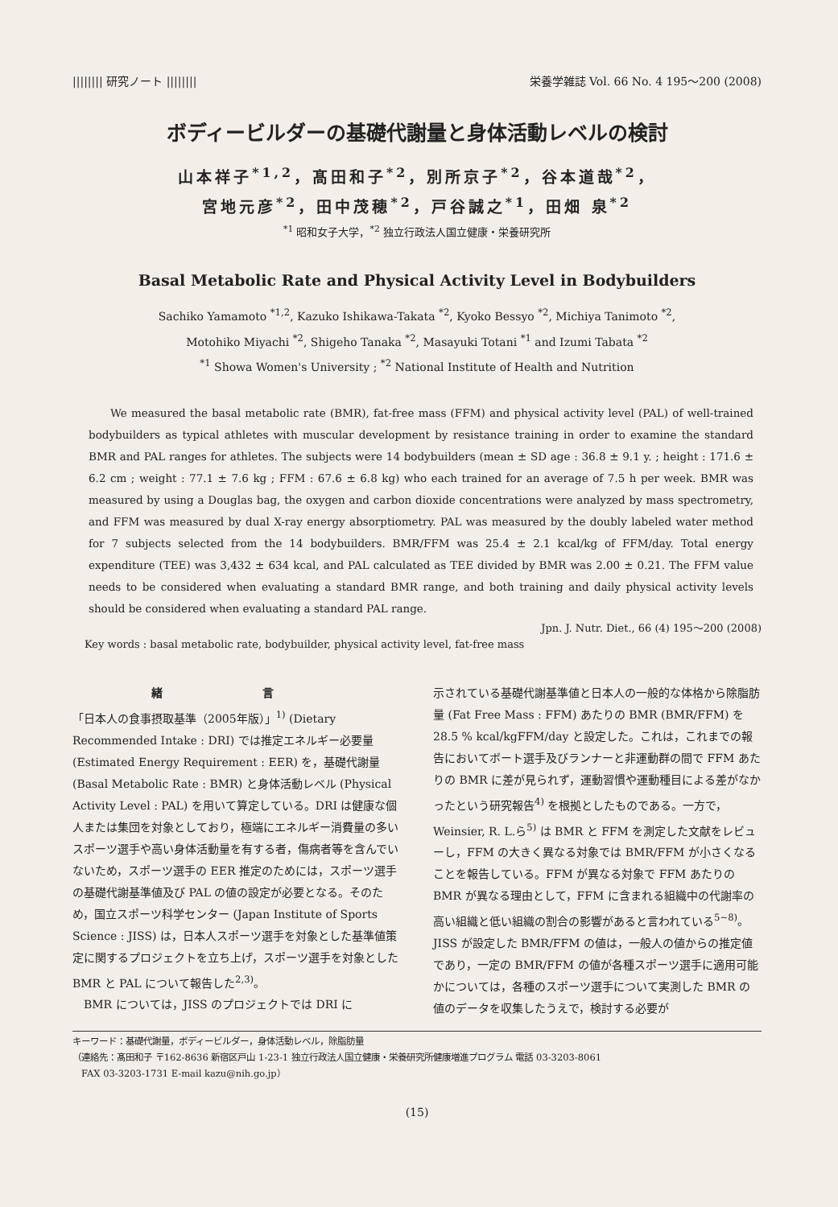|||||||| 研究ノート |||||||| 栄養学雑誌 Vol. 66 No. 4 195～200 (2008)
ボディービルダーの基礎代謝量と身体活動レベルの検討
山本祥子<sup>*1,2</sup>，髙田和子<sup>*2</sup>，別所京子<sup>*2</sup>，谷本道哉<sup>*2</sup>，
宮地元彦<sup>*2</sup>，田中茂穂<sup>*2</sup>，戸谷誠之<sup>*1</sup>，田畑 泉<sup>*2</sup>
<sup>*1</sup> 昭和女子大学，<sup>*2</sup> 独立行政法人国立健康・栄養研究所
Basal Metabolic Rate and Physical Activity Level in Bodybuilders
Sachiko Yamamoto <sup>*1,2</sup>, Kazuko Ishikawa-Takata <sup>*2</sup>, Kyoko Bessyo <sup>*2</sup>, Michiya Tanimoto <sup>*2</sup>,
Motohiko Miyachi <sup>*2</sup>, Shigeho Tanaka <sup>*2</sup>, Masayuki Totani <sup>*1</sup> and Izumi Tabata <sup>*2</sup>
<sup>*1</sup> Showa Women's University ; <sup>*2</sup> National Institute of Health and Nutrition
We measured the basal metabolic rate (BMR), fat-free mass (FFM) and physical activity level (PAL) of well-trained bodybuilders as typical athletes with muscular development by resistance training in order to examine the standard BMR and PAL ranges for athletes. The subjects were 14 bodybuilders (mean ± SD age : 36.8 ± 9.1 y. ; height : 171.6 ± 6.2 cm ; weight : 77.1 ± 7.6 kg ; FFM : 67.6 ± 6.8 kg) who each trained for an average of 7.5 h per week. BMR was measured by using a Douglas bag, the oxygen and carbon dioxide concentrations were analyzed by mass spectrometry, and FFM was measured by dual X-ray energy absorptiometry. PAL was measured by the doubly labeled water method for 7 subjects selected from the 14 bodybuilders. BMR/FFM was 25.4 ± 2.1 kcal/kg of FFM/day. Total energy expenditure (TEE) was 3,432 ± 634 kcal, and PAL calculated as TEE divided by BMR was 2.00 ± 0.21. The FFM value needs to be considered when evaluating a standard BMR range, and both training and daily physical activity levels should be considered when evaluating a standard PAL range.
Jpn. J. Nutr. Diet., 66 (4) 195～200 (2008)
Key words : basal metabolic rate, bodybuilder, physical activity level, fat-free mass
緒 言
「日本人の食事摂取基準（2005年版）」<sup>1)</sup> (Dietary Recommended Intake : DRI) では推定エネルギー必要量 (Estimated Energy Requirement : EER) を，基礎代謝量 (Basal Metabolic Rate : BMR) と身体活動レベル (Physical Activity Level : PAL) を用いて算定している。DRI は健康な個人または集団を対象としており，極端にエネルギー消費量の多いスポーツ選手や高い身体活動量を有する者，傷病者等を含んでいないため，スポーツ選手の EER 推定のためには，スポーツ選手の基礎代謝基準値及び PAL の値の設定が必要となる。そのため，国立スポーツ科学センター (Japan Institute of Sports Science : JISS) は，日本人スポーツ選手を対象とした基準値策定に関するプロジェクトを立ち上げ，スポーツ選手を対象とした BMR と PAL について報告した<sup>2,3)</sup>。
　BMR については，JISS のプロジェクトでは DRI に
示されている基礎代謝基準値と日本人の一般的な体格から除脂肪量 (Fat Free Mass : FFM) あたりの BMR (BMR/FFM) を 28.5 % kcal/kgFFM/day と設定した。これは，これまでの報告においてボート選手及びランナーと非運動群の間で FFM あたりの BMR に差が見られず，運動習慣や運動種目による差がなかったという研究報告<sup>4)</sup> を根拠としたものである。一方で，Weinsier, R. L.ら<sup>5)</sup> は BMR と FFM を測定した文献をレビューし，FFM の大きく異なる対象では BMR/FFM が小さくなることを報告している。FFM が異なる対象で FFM あたりの BMR が異なる理由として，FFM に含まれる組織中の代謝率の高い組織と低い組織の割合の影響があると言われている<sup>5~8)</sup>。JISS が設定した BMR/FFM の値は，一般人の値からの推定値であり，一定の BMR/FFM の値が各種スポーツ選手に適用可能かについては，各種のスポーツ選手について実測した BMR の値のデータを収集したうえで，検討する必要が
キーワード：基礎代謝量，ボディービルダー，身体活動レベル，除脂肪量
（連絡先：髙田和子 〒162-8636 新宿区戸山 1-23-1 独立行政法人国立健康・栄養研究所健康増進プログラム 電話 03-3203-8061
　FAX 03-3203-1731 E-mail kazu@nih.go.jp）
(15)